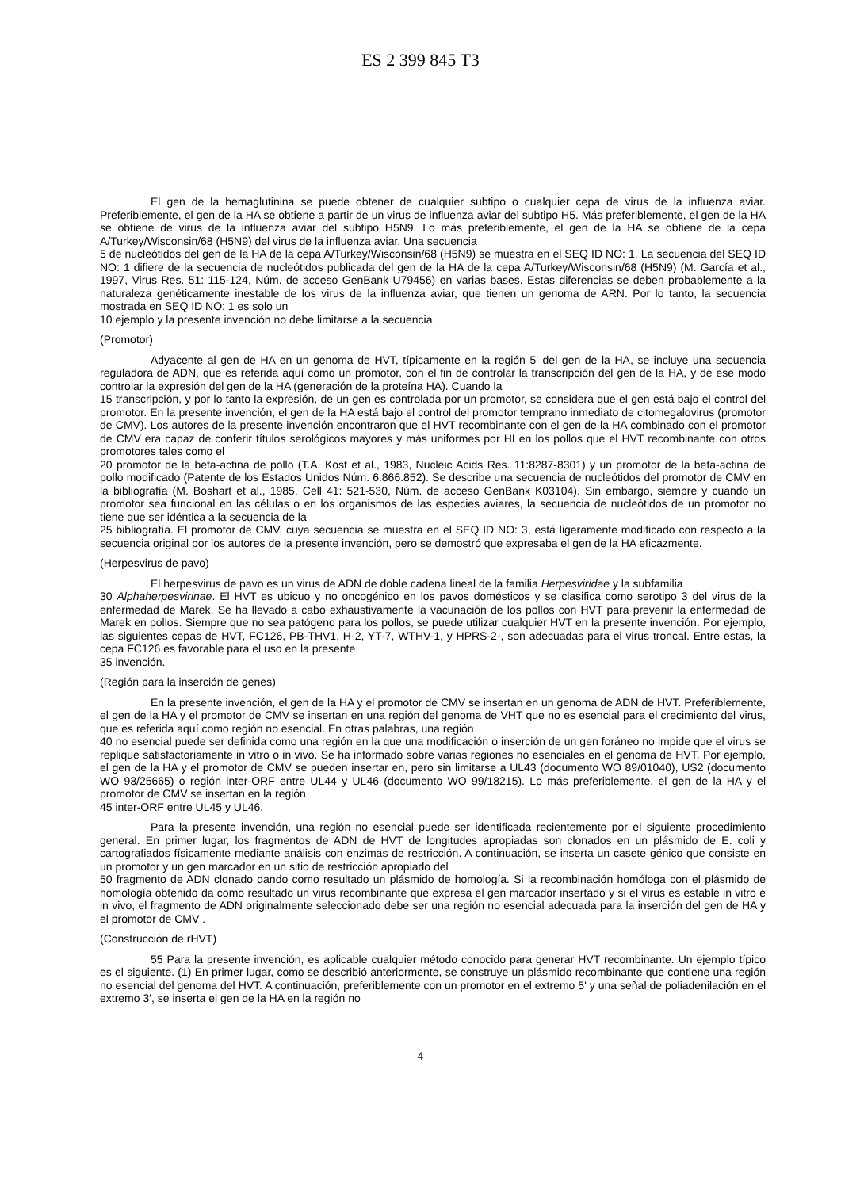ES 2 399 845 T3
El gen de la hemaglutinina se puede obtener de cualquier subtipo o cualquier cepa de virus de la influenza aviar. Preferiblemente, el gen de la HA se obtiene a partir de un virus de influenza aviar del subtipo H5. Más preferiblemente, el gen de la HA se obtiene de virus de la influenza aviar del subtipo H5N9. Lo más preferiblemente, el gen de la HA se obtiene de la cepa A/Turkey/Wisconsin/68 (H5N9) del virus de la influenza aviar. Una secuencia
5 de nucleótidos del gen de la HA de la cepa A/Turkey/Wisconsin/68 (H5N9) se muestra en el SEQ ID NO: 1. La secuencia del SEQ ID NO: 1 difiere de la secuencia de nucleótidos publicada del gen de la HA de la cepa A/Turkey/Wisconsin/68 (H5N9) (M. García et al., 1997, Virus Res. 51: 115-124, Núm. de acceso GenBank U79456) en varias bases. Estas diferencias se deben probablemente a la naturaleza genéticamente inestable de los virus de la influenza aviar, que tienen un genoma de ARN. Por lo tanto, la secuencia mostrada en SEQ ID NO: 1 es solo un
10 ejemplo y la presente invención no debe limitarse a la secuencia.
(Promotor)
Adyacente al gen de HA en un genoma de HVT, típicamente en la región 5' del gen de la HA, se incluye una secuencia reguladora de ADN, que es referida aquí como un promotor, con el fin de controlar la transcripción del gen de la HA, y de ese modo controlar la expresión del gen de la HA (generación de la proteína HA). Cuando la
15 transcripción, y por lo tanto la expresión, de un gen es controlada por un promotor, se considera que el gen está bajo el control del promotor. En la presente invención, el gen de la HA está bajo el control del promotor temprano inmediato de citomegalovirus (promotor de CMV). Los autores de la presente invención encontraron que el HVT recombinante con el gen de la HA combinado con el promotor de CMV era capaz de conferir títulos serológicos mayores y más uniformes por HI en los pollos que el HVT recombinante con otros promotores tales como el
20 promotor de la beta-actina de pollo (T.A. Kost et al., 1983, Nucleic Acids Res. 11:8287-8301) y un promotor de la beta-actina de pollo modificado (Patente de los Estados Unidos Núm. 6.866.852). Se describe una secuencia de nucleótidos del promotor de CMV en la bibliografía (M. Boshart et al., 1985, Cell 41: 521-530, Núm. de acceso GenBank K03104). Sin embargo, siempre y cuando un promotor sea funcional en las células o en los organismos de las especies aviares, la secuencia de nucleótidos de un promotor no tiene que ser idéntica a la secuencia de la
25 bibliografía. El promotor de CMV, cuya secuencia se muestra en el SEQ ID NO: 3, está ligeramente modificado con respecto a la secuencia original por los autores de la presente invención, pero se demostró que expresaba el gen de la HA eficazmente.
(Herpesvirus de pavo)
El herpesvirus de pavo es un virus de ADN de doble cadena lineal de la familia Herpesviridae y la subfamilia
30 Alphaherpesvirinae. El HVT es ubicuo y no oncogénico en los pavos domésticos y se clasifica como serotipo 3 del virus de la enfermedad de Marek. Se ha llevado a cabo exhaustivamente la vacunación de los pollos con HVT para prevenir la enfermedad de Marek en pollos. Siempre que no sea patógeno para los pollos, se puede utilizar cualquier HVT en la presente invención. Por ejemplo, las siguientes cepas de HVT, FC126, PB-THV1, H-2, YT-7, WTHV-1, y HPRS-2-, son adecuadas para el virus troncal. Entre estas, la cepa FC126 es favorable para el uso en la presente
35 invención.
(Región para la inserción de genes)
En la presente invención, el gen de la HA y el promotor de CMV se insertan en un genoma de ADN de HVT. Preferiblemente, el gen de la HA y el promotor de CMV se insertan en una región del genoma de VHT que no es esencial para el crecimiento del virus, que es referida aquí como región no esencial. En otras palabras, una región
40 no esencial puede ser definida como una región en la que una modificación o inserción de un gen foráneo no impide que el virus se replique satisfactoriamente in vitro o in vivo. Se ha informado sobre varias regiones no esenciales en el genoma de HVT. Por ejemplo, el gen de la HA y el promotor de CMV se pueden insertar en, pero sin limitarse a UL43 (documento WO 89/01040), US2 (documento WO 93/25665) o región inter-ORF entre UL44 y UL46 (documento WO 99/18215). Lo más preferiblemente, el gen de la HA y el promotor de CMV se insertan en la región
45 inter-ORF entre UL45 y UL46.
Para la presente invención, una región no esencial puede ser identificada recientemente por el siguiente procedimiento general. En primer lugar, los fragmentos de ADN de HVT de longitudes apropiadas son clonados en un plásmido de E. coli y cartografiados físicamente mediante análisis con enzimas de restricción. A continuación, se inserta un casete génico que consiste en un promotor y un gen marcador en un sitio de restricción apropiado del
50 fragmento de ADN clonado dando como resultado un plásmido de homología. Si la recombinación homóloga con el plásmido de homología obtenido da como resultado un virus recombinante que expresa el gen marcador insertado y si el virus es estable in vitro e in vivo, el fragmento de ADN originalmente seleccionado debe ser una región no esencial adecuada para la inserción del gen de HA y el promotor de CMV .
(Construcción de rHVT)
55 Para la presente invención, es aplicable cualquier método conocido para generar HVT recombinante. Un ejemplo típico es el siguiente. (1) En primer lugar, como se describió anteriormente, se construye un plásmido recombinante que contiene una región no esencial del genoma del HVT. A continuación, preferiblemente con un promotor en el extremo 5' y una señal de poliadenilación en el extremo 3', se inserta el gen de la HA en la región no
4